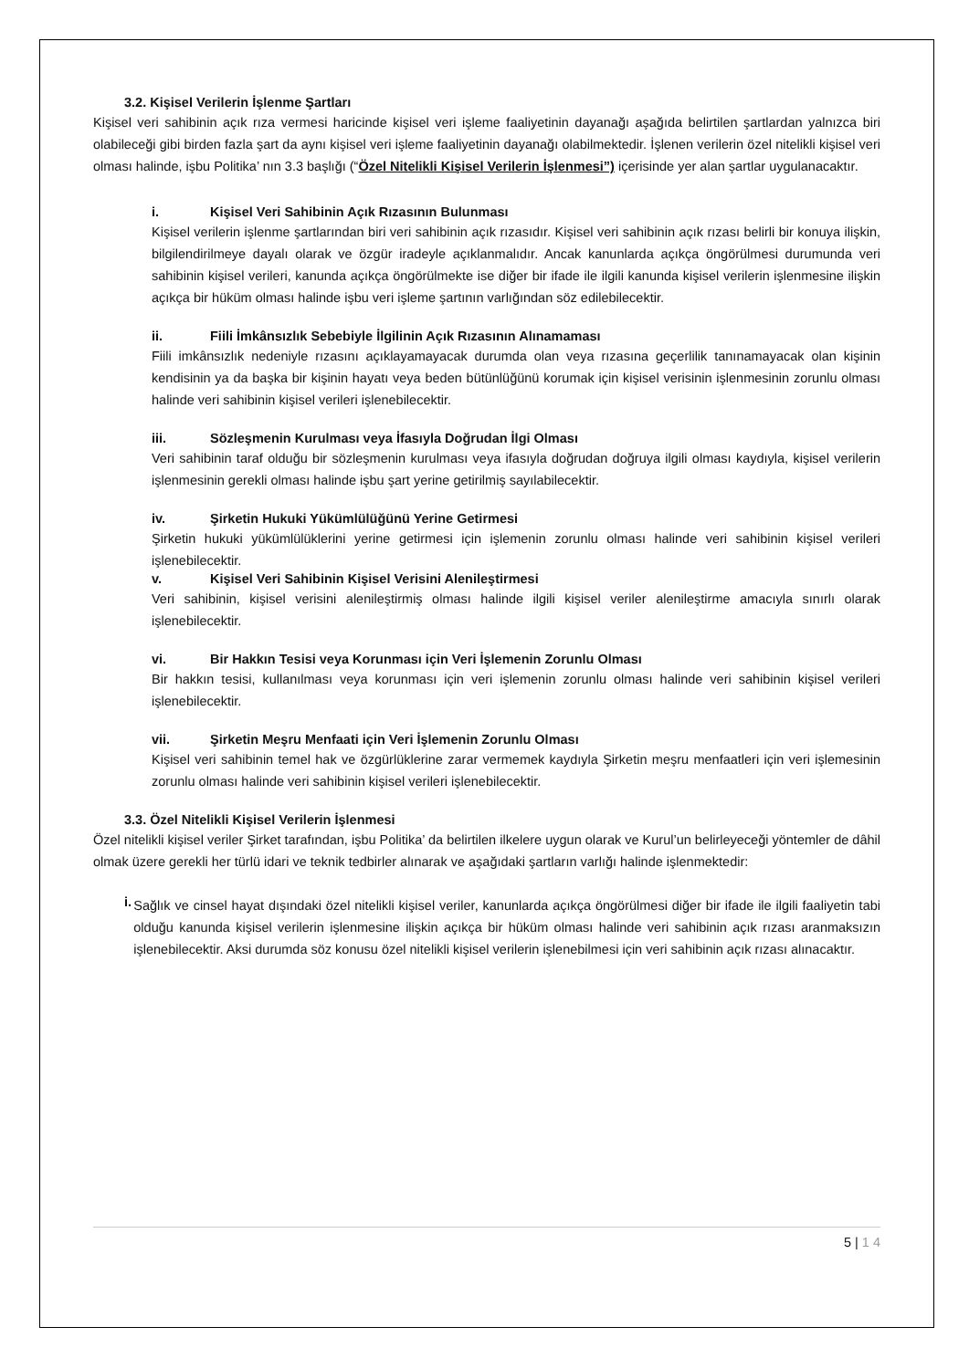3.2. Kişisel Verilerin İşlenme Şartları
Kişisel veri sahibinin açık rıza vermesi haricinde kişisel veri işleme faaliyetinin dayanağı aşağıda belirtilen şartlardan yalnızca biri olabileceği gibi birden fazla şart da aynı kişisel veri işleme faaliyetinin dayanağı olabilmektedir. İşlenen verilerin özel nitelikli kişisel veri olması halinde, işbu Politika’ nın 3.3 başlığı (“Özel Nitelikli Kişisel Verilerin İşlenmesi”) içerisinde yer alan şartlar uygulanacaktır.
i. Kişisel Veri Sahibinin Açık Rızasının Bulunması
Kişisel verilerin işlenme şartlarından biri veri sahibinin açık rızasıdır. Kişisel veri sahibinin açık rızası belirli bir konuya ilişkin, bilgilendirilmeye dayalı olarak ve özgür iradeyle açıklanmalıdır. Ancak kanunlarda açıkça öngörülmesi durumunda veri sahibinin kişisel verileri, kanunda açıkça öngörülmekte ise diğer bir ifade ile ilgili kanunda kişisel verilerin işlenmesine ilişkin açıkça bir hüküm olması halinde işbu veri işleme şartının varlığından söz edilebilecektir.
ii. Fiili İmkânsızlık Sebebiyle İlgilinin Açık Rızasının Alınamaması
Fiili imkânsızlık nedeniyle rızasını açıklayamayacak durumda olan veya rızasına geçerlilik tanınamayacak olan kişinin kendisinin ya da başka bir kişinin hayatı veya beden bütünlüğünü korumak için kişisel verisinin işlenmesinin zorunlu olması halinde veri sahibinin kişisel verileri işlenebilecektir.
iii. Sözleşmenin Kurulması veya İfasıyla Doğrudan İlgi Olması
Veri sahibinin taraf olduğu bir sözleşmenin kurulması veya ifasıyla doğrudan doğruya ilgili olması kaydıyla, kişisel verilerin işlenmesinin gerekli olması halinde işbu şart yerine getirilmiş sayılabilecektir.
iv. Şirketin Hukuki Yükümlülüğünü Yerine Getirmesi
Şirketin hukuki yükümlülüklerini yerine getirmesi için işlemenin zorunlu olması halinde veri sahibinin kişisel verileri işlenebilecektir.
v. Kişisel Veri Sahibinin Kişisel Verisini Alenileştirmesi
Veri sahibinin, kişisel verisini alenileştirmiş olması halinde ilgili kişisel veriler alenileştirme amacıyla sınırlı olarak işlenebilecektir.
vi. Bir Hakkın Tesisi veya Korunması için Veri İşlemenin Zorunlu Olması
Bir hakkın tesisi, kullanılması veya korunması için veri işlemenin zorunlu olması halinde veri sahibinin kişisel verileri işlenebilecektir.
vii. Şirketin Meşru Menfaati için Veri İşlemenin Zorunlu Olması
Kişisel veri sahibinin temel hak ve özgürlüklerine zarar vermemek kaydıyla Şirketin meşru menfaatleri için veri işlemesinin zorunlu olması halinde veri sahibinin kişisel verileri işlenebilecektir.
3.3. Özel Nitelikli Kişisel Verilerin İşlenmesi
Özel nitelikli kişisel veriler Şirket tarafından, işbu Politika’ da belirtilen ilkelere uygun olarak ve Kurul’un belirleyeceği yöntemler de dâhil olmak üzere gerekli her türlü idari ve teknik tedbirler alınarak ve aşağıdaki şartların varlığı halinde işlenmektedir:
i.
Sağlık ve cinsel hayat dışındaki özel nitelikli kişisel veriler, kanunlarda açıkça öngörülmesi diğer bir ifade ile ilgili faaliyetin tabi olduğu kanunda kişisel verilerin işlenmesine ilişkin açıkça bir hüküm olması halinde veri sahibinin açık rızası aranmaksızın işlenebilecektir. Aksi durumda söz konusu özel nitelikli kişisel verilerin işlenebilmesi için veri sahibinin açık rızası alınacaktır.
5 | 1 4